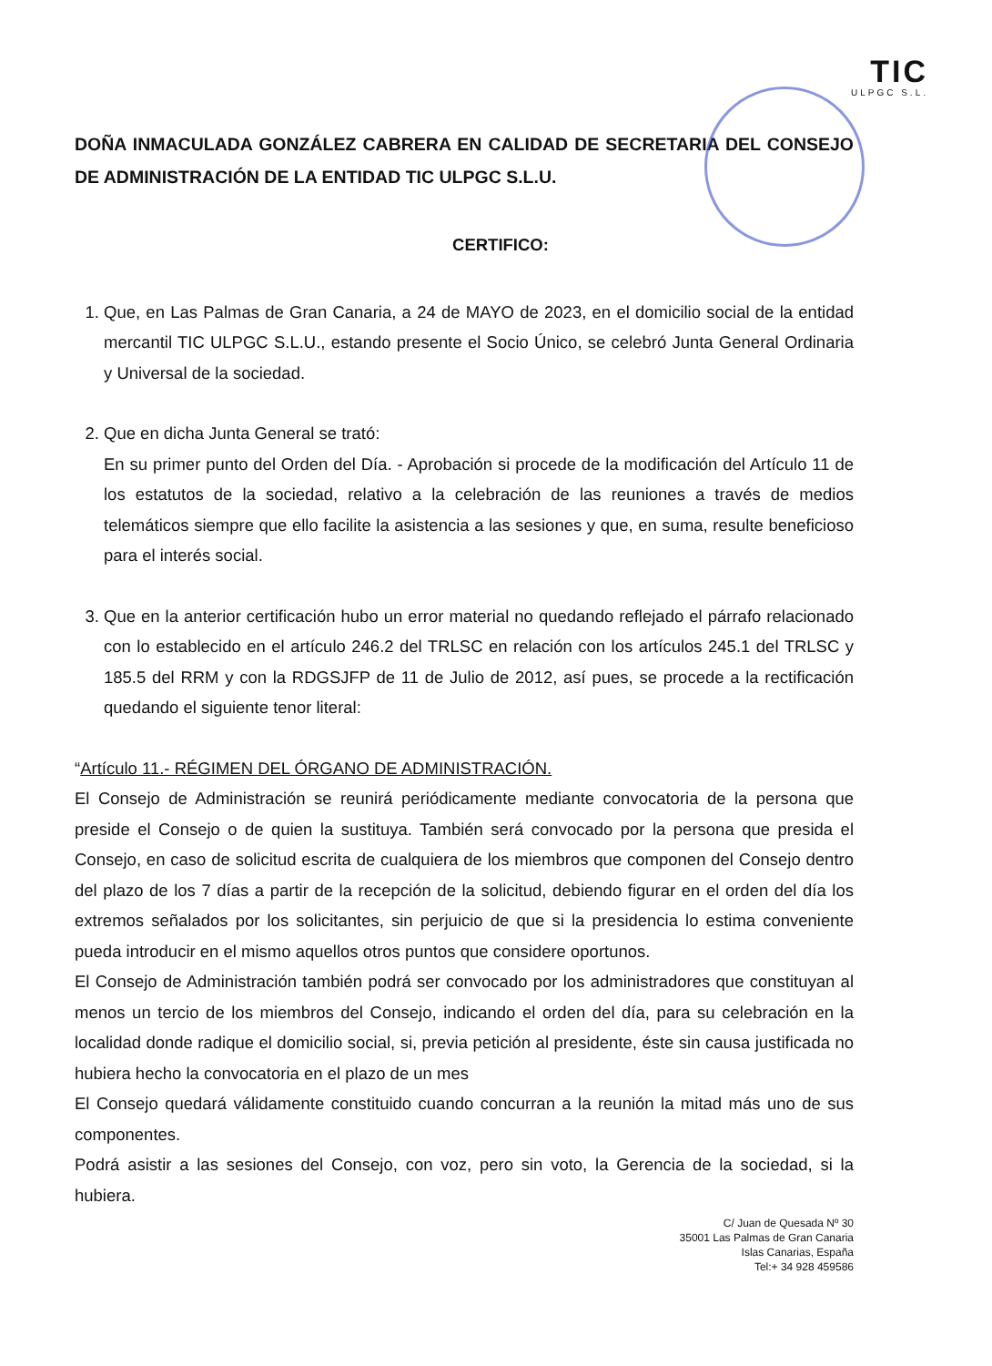TIC
ULPGC S.L.
DOÑA INMACULADA GONZÁLEZ CABRERA EN CALIDAD DE SECRETARIA DEL CONSEJO DE ADMINISTRACIÓN DE LA ENTIDAD TIC ULPGC S.L.U.
CERTIFICO:
1. Que, en Las Palmas de Gran Canaria, a 24 de MAYO de 2023, en el domicilio social de la entidad mercantil TIC ULPGC S.L.U., estando presente el Socio Único, se celebró Junta General Ordinaria y Universal de la sociedad.
2. Que en dicha Junta General se trató:
En su primer punto del Orden del Día. - Aprobación si procede de la modificación del Artículo 11 de los estatutos de la sociedad, relativo a la celebración de las reuniones a través de medios telemáticos siempre que ello facilite la asistencia a las sesiones y que, en suma, resulte beneficioso para el interés social.
3. Que en la anterior certificación hubo un error material no quedando reflejado el párrafo relacionado con lo establecido en el artículo 246.2 del TRLSC en relación con los artículos 245.1 del TRLSC y 185.5 del RRM y con la RDGSJFP de 11 de Julio de 2012, así pues, se procede a la rectificación quedando el siguiente tenor literal:
“Artículo 11.- RÉGIMEN DEL ÓRGANO DE ADMINISTRACIÓN.
El Consejo de Administración se reunirá periódicamente mediante convocatoria de la persona que preside el Consejo o de quien la sustituya. También será convocado por la persona que presida el Consejo, en caso de solicitud escrita de cualquiera de los miembros que componen del Consejo dentro del plazo de los 7 días a partir de la recepción de la solicitud, debiendo figurar en el orden del día los extremos señalados por los solicitantes, sin perjuicio de que si la presidencia lo estima conveniente pueda introducir en el mismo aquellos otros puntos que considere oportunos.
El Consejo de Administración también podrá ser convocado por los administradores que constituyan al menos un tercio de los miembros del Consejo, indicando el orden del día, para su celebración en la localidad donde radique el domicilio social, si, previa petición al presidente, éste sin causa justificada no hubiera hecho la convocatoria en el plazo de un mes
El Consejo quedará válidamente constituido cuando concurran a la reunión la mitad más uno de sus componentes.
Podrá asistir a las sesiones del Consejo, con voz, pero sin voto, la Gerencia de la sociedad, si la hubiera.
C/ Juan de Quesada Nº 30
35001 Las Palmas de Gran Canaria
Islas Canarias, España
Tel:+ 34 928 459586